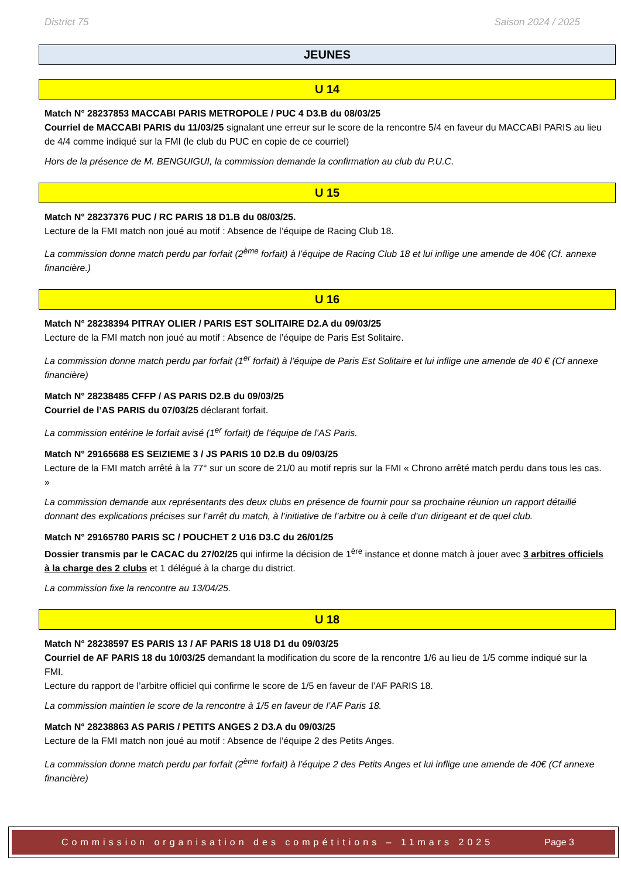District 75 Saison 2024 / 2025
JEUNES
U 14
Match N° 28237853 MACCABI PARIS METROPOLE / PUC 4 D3.B du 08/03/25
Courriel de MACCABI PARIS du 11/03/25 signalant une erreur sur le score de la rencontre 5/4 en faveur du MACCABI PARIS au lieu de 4/4 comme indiqué sur la FMI (le club du PUC en copie de ce courriel)
Hors de la présence de M. BENGUIGUI, la commission demande la confirmation au club du P.U.C.
U 15
Match N° 28237376 PUC / RC PARIS 18 D1.B du 08/03/25.
Lecture de la FMI match non joué au motif : Absence de l’équipe de Racing Club 18.
La commission donne match perdu par forfait (2<sup>ème</sup> forfait) à l’équipe de Racing Club 18 et lui inflige une amende de 40€ (Cf. annexe financière.)
U 16
Match N° 28238394 PITRAY OLIER / PARIS EST SOLITAIRE D2.A du 09/03/25
Lecture de la FMI match non joué au motif : Absence de l’équipe de Paris Est Solitaire.
La commission donne match perdu par forfait (1<sup>er</sup> forfait) à l’équipe de Paris Est Solitaire et lui inflige une amende de 40 € (Cf annexe financière)
Match N° 28238485 CFFP / AS PARIS D2.B du 09/03/25
Courriel de l’AS PARIS du 07/03/25 déclarant forfait.
La commission entérine le forfait avisé (1<sup>er</sup> forfait) de l’équipe de l’AS Paris.
Match N° 29165688 ES SEIZIEME 3 / JS PARIS 10 D2.B du 09/03/25
Lecture de la FMI match arrêté à la 77° sur un score de 21/0 au motif repris sur la FMI « Chrono arrêté match perdu dans tous les cas. »
La commission demande aux représentants des deux clubs en présence de fournir pour sa prochaine réunion un rapport détaillé donnant des explications précises sur l’arrêt du match, à l’initiative de l’arbitre ou à celle d’un dirigeant et de quel club.
Match N° 29165780 PARIS SC / POUCHET 2 U16 D3.C du 26/01/25
Dossier transmis par le CACAC du 27/02/25 qui infirme la décision de 1<sup>ère</sup> instance et donne match à jouer avec 3 arbitres officiels à la charge des 2 clubs et 1 délégué à la charge du district.
La commission fixe la rencontre au 13/04/25.
U 18
Match N° 28238597 ES PARIS 13 / AF PARIS 18 U18 D1 du 09/03/25
Courriel de AF PARIS 18 du 10/03/25 demandant la modification du score de la rencontre 1/6 au lieu de 1/5 comme indiqué sur la FMI.
Lecture du rapport de l’arbitre officiel qui confirme le score de 1/5 en faveur de l’AF PARIS 18.
La commission maintien le score de la rencontre à 1/5 en faveur de l’AF Paris 18.
Match N° 28238863 AS PARIS / PETITS ANGES 2 D3.A du 09/03/25
Lecture de la FMI match non joué au motif : Absence de l’équipe 2 des Petits Anges.
La commission donne match perdu par forfait (2<sup>ème</sup> forfait) à l’équipe 2 des Petits Anges et lui inflige une amende de 40€ (Cf annexe financière)
Commission organisation des compétitions – 11mars 2025 Page 3